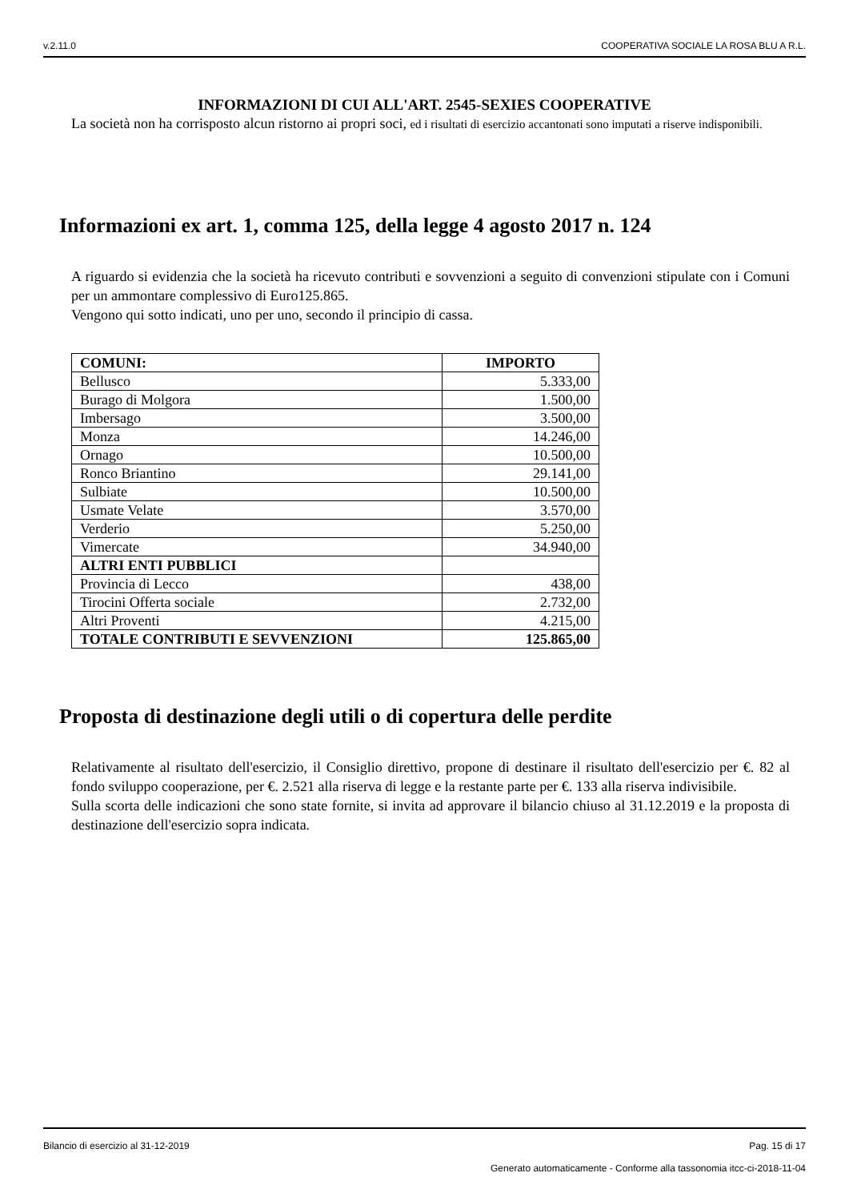v.2.11.0 COOPERATIVA SOCIALE LA ROSA BLU A R.L.
INFORMAZIONI DI CUI ALL'ART. 2545-SEXIES COOPERATIVE
La società non ha corrisposto alcun ristorno ai propri soci, ed i risultati di esercizio accantonati sono imputati a riserve indisponibili.
Informazioni ex art. 1, comma 125, della legge 4 agosto 2017 n. 124
A riguardo si evidenzia che la società ha ricevuto contributi e sovvenzioni a seguito di convenzioni stipulate con i Comuni per un ammontare complessivo di Euro125.865.
Vengono qui sotto indicati, uno per uno, secondo il principio di cassa.
| COMUNI: | IMPORTO |
| --- | --- |
| Bellusco | 5.333,00 |
| Burago di Molgora | 1.500,00 |
| Imbersago | 3.500,00 |
| Monza | 14.246,00 |
| Ornago | 10.500,00 |
| Ronco Briantino | 29.141,00 |
| Sulbiate | 10.500,00 |
| Usmate Velate | 3.570,00 |
| Verderio | 5.250,00 |
| Vimercate | 34.940,00 |
| ALTRI ENTI PUBBLICI | |
| Provincia di Lecco | 438,00 |
| Tirocini Offerta sociale | 2.732,00 |
| Altri Proventi | 4.215,00 |
| TOTALE CONTRIBUTI E SEVVENZIONI | 125.865,00 |
Proposta di destinazione degli utili o di copertura delle perdite
Relativamente al risultato dell'esercizio, il Consiglio direttivo, propone di destinare il risultato dell'esercizio per €. 82 al fondo sviluppo cooperazione, per €. 2.521 alla riserva di legge e la restante parte per €. 133 alla riserva indivisibile.
Sulla scorta delle indicazioni che sono state fornite, si invita ad approvare il bilancio chiuso al 31.12.2019 e la proposta di destinazione dell'esercizio sopra indicata.
Bilancio di esercizio al 31-12-2019 Pag. 15 di 17
Generato automaticamente - Conforme alla tassonomia itcc-ci-2018-11-04